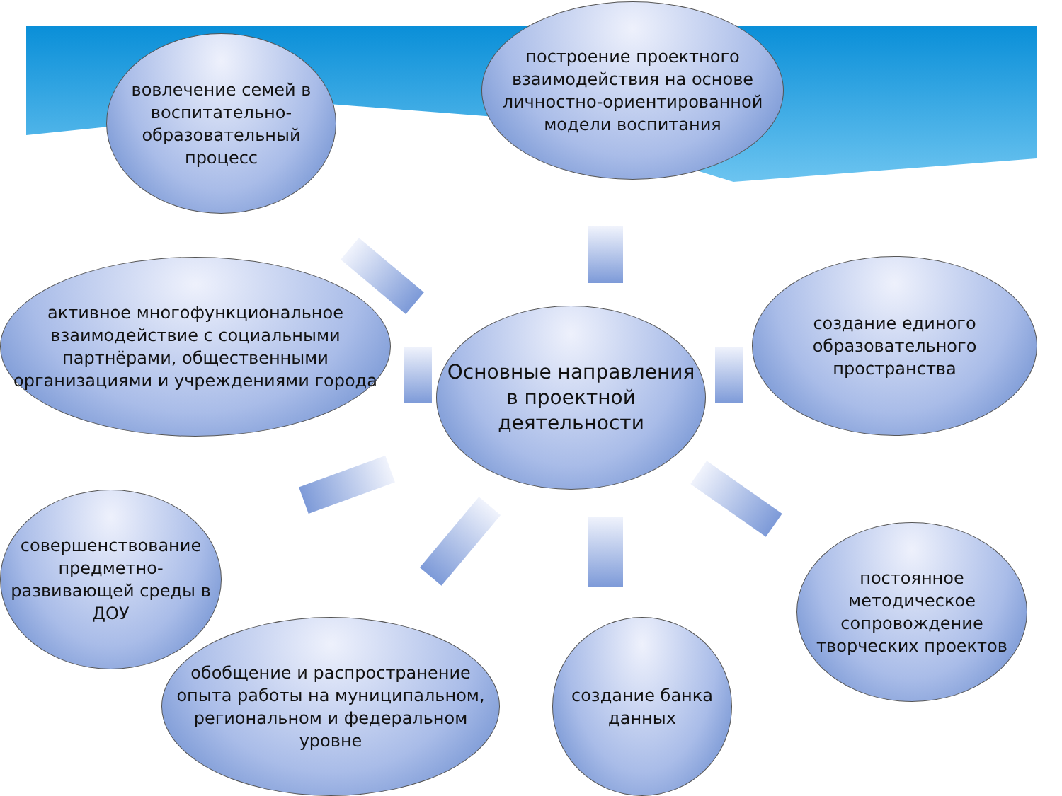вовлечение семей в воспитательно-образовательный процесс
построение проектного взаимодействия на основе личностно-ориентированной модели воспитания
активное многофункциональное взаимодействие с социальными партнёрами, общественными организациями и учреждениями города
Основные направления в проектной деятельности
создание единого образовательного пространства
совершенствование предметно-развивающей среды в ДОУ
обобщение и распространение опыта работы на муниципальном, региональном и федеральном уровне
создание банка данных
постоянное методическое сопровождение творческих проектов